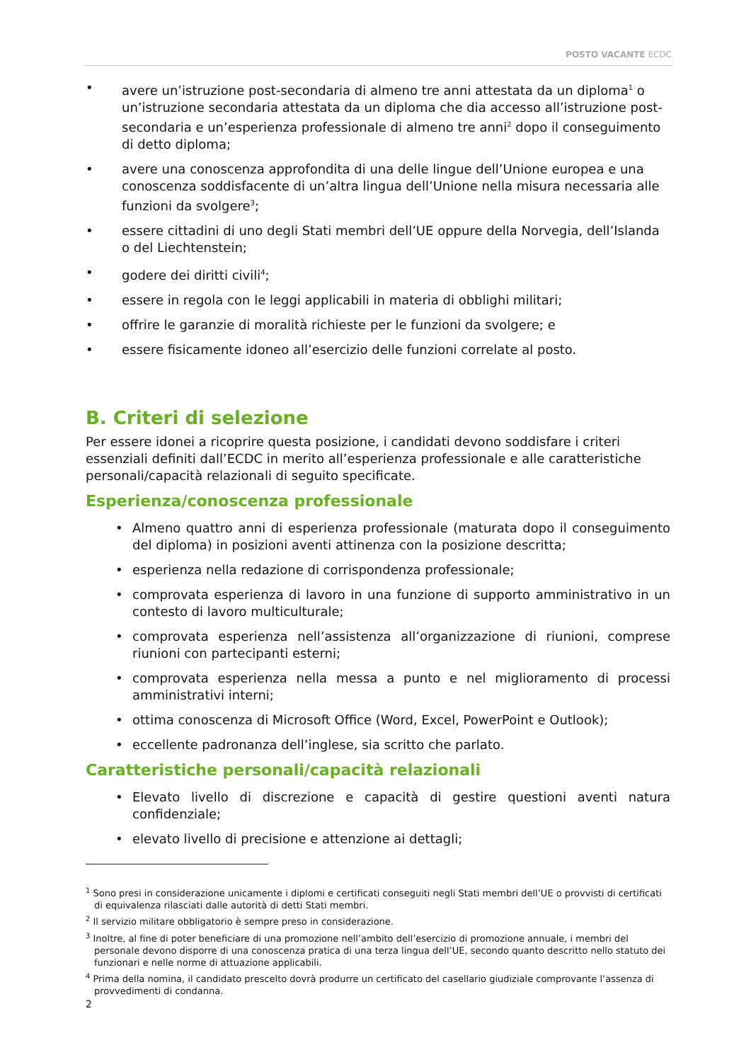POSTO VACANTE ECDC
• avere un’istruzione post-secondaria di almeno tre anni attestata da un diploma<sup>1</sup> o un’istruzione secondaria attestata da un diploma che dia accesso all’istruzione post-secondaria e un’esperienza professionale di almeno tre anni<sup>2</sup> dopo il conseguimento di detto diploma;
• avere una conoscenza approfondita di una delle lingue dell’Unione europea e una conoscenza soddisfacente di un’altra lingua dell’Unione nella misura necessaria alle funzioni da svolgere<sup>3</sup>;
• essere cittadini di uno degli Stati membri dell’UE oppure della Norvegia, dell’Islanda o del Liechtenstein;
• godere dei diritti civili<sup>4</sup>;
• essere in regola con le leggi applicabili in materia di obblighi militari;
• offrire le garanzie di moralità richieste per le funzioni da svolgere; e
• essere fisicamente idoneo all’esercizio delle funzioni correlate al posto.
B. Criteri di selezione
Per essere idonei a ricoprire questa posizione, i candidati devono soddisfare i criteri essenziali definiti dall’ECDC in merito all’esperienza professionale e alle caratteristiche personali/capacità relazionali di seguito specificate.
Esperienza/conoscenza professionale
• Almeno quattro anni di esperienza professionale (maturata dopo il conseguimento del diploma) in posizioni aventi attinenza con la posizione descritta;
• esperienza nella redazione di corrispondenza professionale;
• comprovata esperienza di lavoro in una funzione di supporto amministrativo in un contesto di lavoro multiculturale;
• comprovata esperienza nell’assistenza all’organizzazione di riunioni, comprese riunioni con partecipanti esterni;
• comprovata esperienza nella messa a punto e nel miglioramento di processi amministrativi interni;
• ottima conoscenza di Microsoft Office (Word, Excel, PowerPoint e Outlook);
• eccellente padronanza dell’inglese, sia scritto che parlato.
Caratteristiche personali/capacità relazionali
• Elevato livello di discrezione e capacità di gestire questioni aventi natura confidenziale;
• elevato livello di precisione e attenzione ai dettagli;
<sup>1</sup> Sono presi in considerazione unicamente i diplomi e certificati conseguiti negli Stati membri dell’UE o provvisti di certificati di equivalenza rilasciati dalle autorità di detti Stati membri.
<sup>2</sup> Il servizio militare obbligatorio è sempre preso in considerazione.
<sup>3</sup> Inoltre, al fine di poter beneficiare di una promozione nell’ambito dell’esercizio di promozione annuale, i membri del personale devono disporre di una conoscenza pratica di una terza lingua dell’UE, secondo quanto descritto nello statuto dei funzionari e nelle norme di attuazione applicabili.
<sup>4</sup> Prima della nomina, il candidato prescelto dovrà produrre un certificato del casellario giudiziale comprovante l’assenza di provvedimenti di condanna.
2